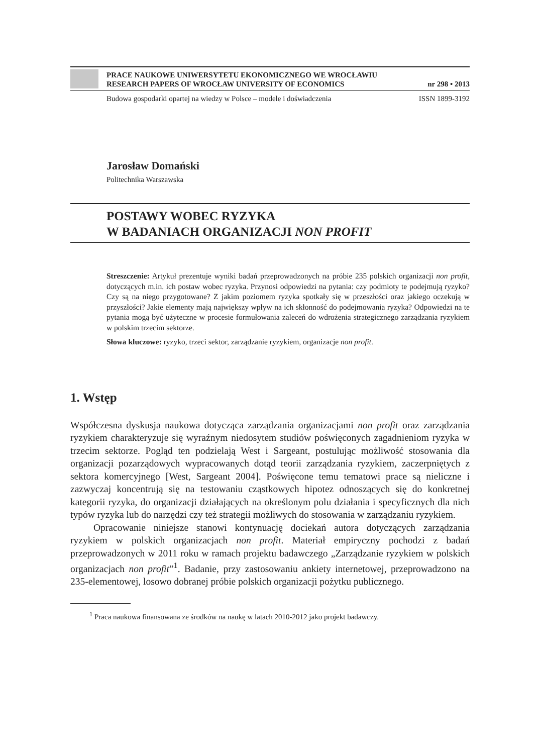PRACE NAUKOWE UNIWERSYTETU EKONOMICZNEGO WE WROCŁAWIU
RESEARCH PAPERS OF WROCŁAW UNIVERSITY OF ECONOMICS nr 298 • 2013
Budowa gospodarki opartej na wiedzy w Polsce – modele i doświadczenia ISSN 1899-3192
Jarosław Domański
Politechnika Warszawska
POSTAWY WOBEC RYZYKA
W BADANIACH ORGANIZACJI NON PROFIT
Streszczenie: Artykuł prezentuje wyniki badań przeprowadzonych na próbie 235 polskich organizacji non profit, dotyczących m.in. ich postaw wobec ryzyka. Przynosi odpowiedzi na pytania: czy podmioty te podejmują ryzyko? Czy są na niego przygotowane? Z jakim poziomem ryzyka spotkały się w przeszłości oraz jakiego oczekują w przyszłości? Jakie elementy mają największy wpływ na ich skłonność do podejmowania ryzyka? Odpowiedzi na te pytania mogą być użyteczne w procesie formułowania zaleceń do wdrożenia strategicznego zarządzania ryzykiem w polskim trzecim sektorze.
Słowa kluczowe: ryzyko, trzeci sektor, zarządzanie ryzykiem, organizacje non profit.
1. Wstęp
Współczesna dyskusja naukowa dotycząca zarządzania organizacjami non profit oraz zarządzania ryzykiem charakteryzuje się wyraźnym niedosytem studiów poświęconych zagadnieniom ryzyka w trzecim sektorze. Pogląd ten podzielają West i Sargeant, postulując możliwość stosowania dla organizacji pozarządowych wypracowanych dotąd teorii zarządzania ryzykiem, zaczerpniętych z sektora komercyjnego [West, Sargeant 2004]. Poświęcone temu tematowi prace są nieliczne i zazwyczaj koncentrują się na testowaniu cząstkowych hipotez odnoszących się do konkretnej kategorii ryzyka, do organizacji działających na określonym polu działania i specyficznych dla nich typów ryzyka lub do narzędzi czy też strategii możliwych do stosowania w zarządzaniu ryzykiem.
Opracowanie niniejsze stanowi kontynuację dociekań autora dotyczących zarządzania ryzykiem w polskich organizacjach non profit. Materiał empiryczny pochodzi z badań przeprowadzonych w 2011 roku w ramach projektu badawczego „Zarządzanie ryzykiem w polskich organizacjach non profit”<sup>1</sup>. Badanie, przy zastosowaniu ankiety internetowej, przeprowadzono na 235-elementowej, losowo dobranej próbie polskich organizacji pożytku publicznego.
<sup>1</sup> Praca naukowa finansowana ze środków na naukę w latach 2010-2012 jako projekt badawczy.